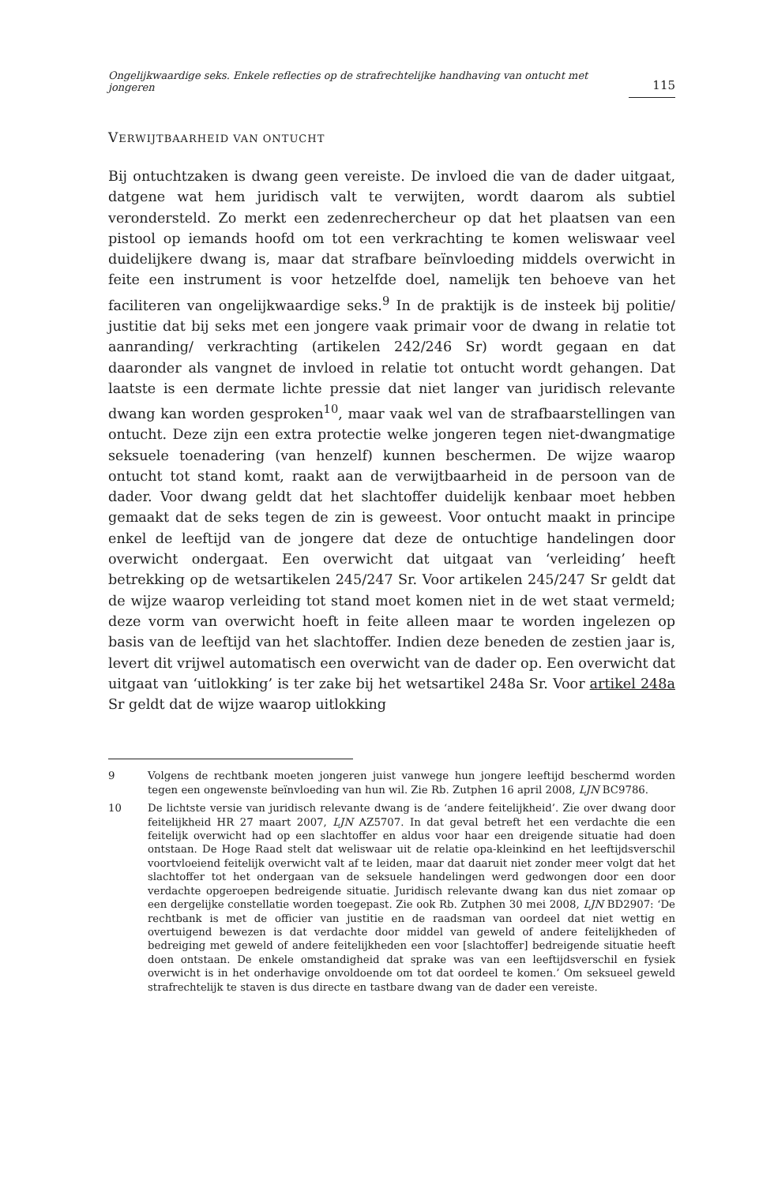Ongelijkwaardige seks. Enkele reflecties op de strafrechtelijke handhaving van ontucht met jongeren 115
VERWIJTBAARHEID VAN ONTUCHT
Bij ontuchtzaken is dwang geen vereiste. De invloed die van de dader uitgaat, datgene wat hem juridisch valt te verwijten, wordt daarom als subtiel verondersteld. Zo merkt een zedenrechercheur op dat het plaatsen van een pistool op iemands hoofd om tot een verkrachting te komen weliswaar veel duidelijkere dwang is, maar dat strafbare beïnvloeding middels overwicht in feite een instrument is voor hetzelfde doel, namelijk ten behoeve van het faciliteren van ongelijkwaardige seks.<sup>9</sup> In de praktijk is de insteek bij politie/ justitie dat bij seks met een jongere vaak primair voor de dwang in relatie tot aanranding/ verkrachting (artikelen 242/246 Sr) wordt gegaan en dat daaronder als vangnet de invloed in relatie tot ontucht wordt gehangen. Dat laatste is een dermate lichte pressie dat niet langer van juridisch relevante dwang kan worden gesproken<sup>10</sup>, maar vaak wel van de strafbaarstellingen van ontucht. Deze zijn een extra protectie welke jongeren tegen niet-dwangmatige seksuele toenadering (van henzelf) kunnen beschermen. De wijze waarop ontucht tot stand komt, raakt aan de verwijtbaarheid in de persoon van de dader. Voor dwang geldt dat het slachtoffer duidelijk kenbaar moet hebben gemaakt dat de seks tegen de zin is geweest. Voor ontucht maakt in principe enkel de leeftijd van de jongere dat deze de ontuchtige handelingen door overwicht ondergaat. Een overwicht dat uitgaat van ‘verleiding’ heeft betrekking op de wetsartikelen 245/247 Sr. Voor artikelen 245/247 Sr geldt dat de wijze waarop verleiding tot stand moet komen niet in de wet staat vermeld; deze vorm van overwicht hoeft in feite alleen maar te worden ingelezen op basis van de leeftijd van het slachtoffer. Indien deze beneden de zestien jaar is, levert dit vrijwel automatisch een overwicht van de dader op. Een overwicht dat uitgaat van ‘uitlokking’ is ter zake bij het wetsartikel 248a Sr. Voor artikel 248a Sr geldt dat de wijze waarop uitlokking
9 Volgens de rechtbank moeten jongeren juist vanwege hun jongere leeftijd beschermd worden tegen een ongewenste beïnvloeding van hun wil. Zie Rb. Zutphen 16 april 2008, LJN BC9786.
10 De lichtste versie van juridisch relevante dwang is de ‘andere feitelijkheid’. Zie over dwang door feitelijkheid HR 27 maart 2007, LJN AZ5707. In dat geval betreft het een verdachte die een feitelijk overwicht had op een slachtoffer en aldus voor haar een dreigende situatie had doen ontstaan. De Hoge Raad stelt dat weliswaar uit de relatie opa-kleinkind en het leeftijdsverschil voortvloeiend feitelijk overwicht valt af te leiden, maar dat daaruit niet zonder meer volgt dat het slachtoffer tot het ondergaan van de seksuele handelingen werd gedwongen door een door verdachte opgeroepen bedreigende situatie. Juridisch relevante dwang kan dus niet zomaar op een dergelijke constellatie worden toegepast. Zie ook Rb. Zutphen 30 mei 2008, LJN BD2907: ‘De rechtbank is met de officier van justitie en de raadsman van oordeel dat niet wettig en overtuigend bewezen is dat verdachte door middel van geweld of andere feitelijkheden of bedreiging met geweld of andere feitelijkheden een voor [slachtoffer] bedreigende situatie heeft doen ontstaan. De enkele omstandigheid dat sprake was van een leeftijdsverschil en fysiek overwicht is in het onderhavige onvoldoende om tot dat oordeel te komen.’ Om seksueel geweld strafrechtelijk te staven is dus directe en tastbare dwang van de dader een vereiste.